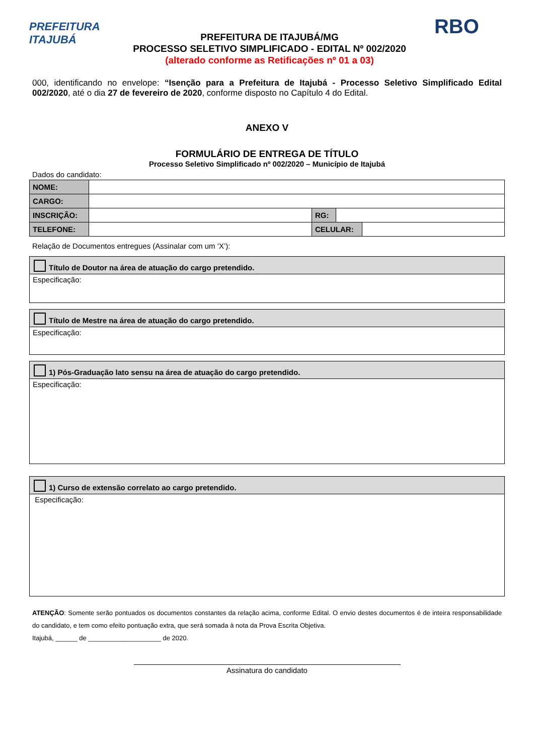PREFEITURA
ITAJUBÁ
PREFEITURA DE ITAJUBÁ/MG
PROCESSO SELETIVO SIMPLIFICADO - EDITAL Nº 002/2020
(alterado conforme as Retificações nº 01 a 03)
RBO
000, identificando no envelope: “Isenção para a Prefeitura de Itajubá - Processo Seletivo Simplificado Edital 002/2020, até o dia 27 de fevereiro de 2020, conforme disposto no Capítulo 4 do Edital.
ANEXO V
FORMULÁRIO DE ENTREGA DE TÍTULO
Processo Seletivo Simplificado nº 002/2020 – Município de Itajubá
Dados do candidato:
| NOME: | | | | |
| CARGO: | | | | |
| INSCRIÇÃO: | | RG: | | |
| TELEFONE: | | CELULAR: | | |
Relação de Documentos entregues (Assinalar com um ‘X’):
Título de Doutor na área de atuação do cargo pretendido.
Especificação:
Título de Mestre na área de atuação do cargo pretendido.
Especificação:
1) Pós-Graduação lato sensu na área de atuação do cargo pretendido.
Especificação:
1) Curso de extensão correlato ao cargo pretendido.
Especificação:
ATENÇÃO: Somente serão pontuados os documentos constantes da relação acima, conforme Edital. O envio destes documentos é de inteira responsabilidade do candidato, e tem como efeito pontuação extra, que será somada à nota da Prova Escrita Objetiva.
Itajubá, ______ de ____________________ de 2020.
Assinatura do candidato